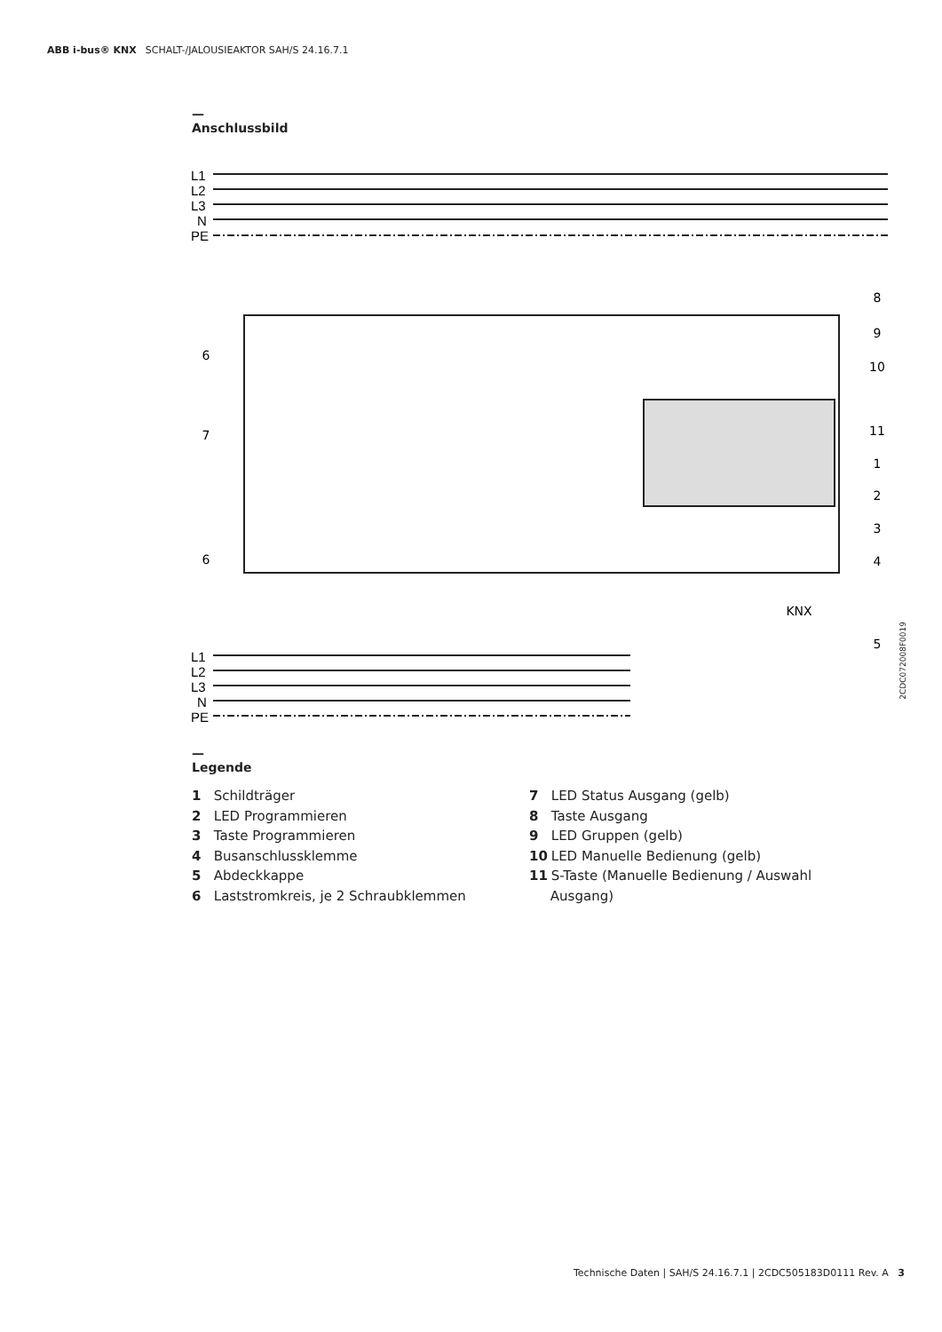ABB i-bus® KNX SCHALT-/JALOUSIEAKTOR SAH/S 24.16.7.1
—
Anschlussbild
L1
L2
L3
N
PE
L1
L2
L3
N
PE
6
7
6
8
9
10
11
1
2
3
4
5
KNX
2CDC072008F0019
—
Legende
1 Schildträger
2 LED Programmieren
3 Taste Programmieren
4 Busanschlussklemme
5 Abdeckkappe
6 Laststromkreis, je 2 Schraubklemmen
7 LED Status Ausgang (gelb)
8 Taste Ausgang
9 LED Gruppen (gelb)
10 LED Manuelle Bedienung (gelb)
11 S-Taste (Manuelle Bedienung / Auswahl
Ausgang)
Technische Daten | SAH/S 24.16.7.1 | 2CDC505183D0111 Rev. A 3